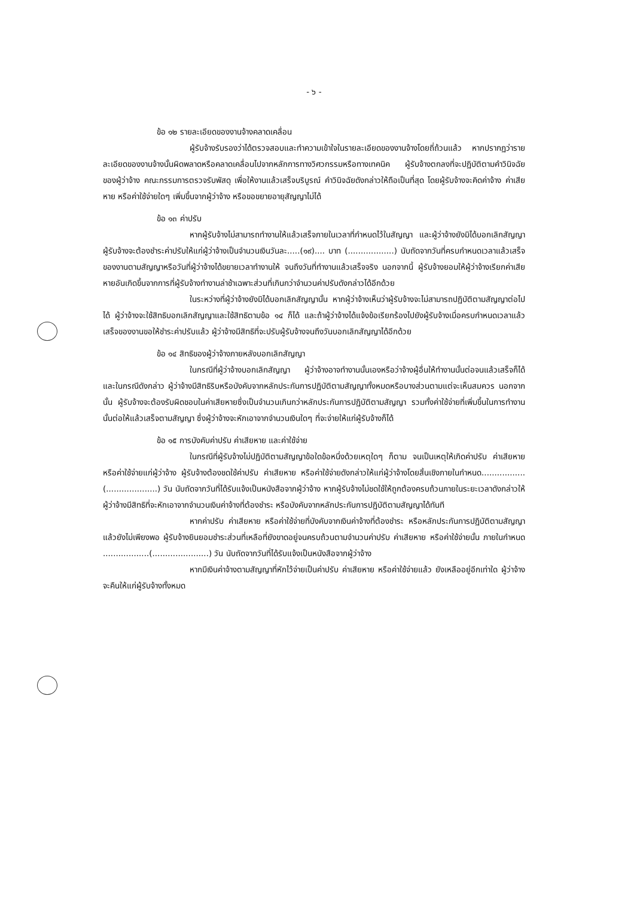- ๖ -
ข้อ ๑๒ รายละเอียดของงานจ้างคลาดเคลื่อน
ผู้รับจ้างรับรองว่าได้ตรวจสอบและทำความเข้าใจในรายละเอียดของงานจ้างโดยถี่ถ้วนแล้ว หากปรากฏว่ารายละเอียดของงานจ้างนั้นผิดพลาดหรือคลาดเคลื่อนไปจากหลักการทางวิศวกรรมหรือทางเทคนิค ผู้รับจ้างตกลงที่จะปฏิบัติตามคำวินิจฉัยของผู้ว่าจ้าง คณะกรรมการตรวจรับพัสดุ เพื่อให้งานแล้วเสร็จบริบูรณ์ คำวินิจฉัยดังกล่าวให้ถือเป็นที่สุด โดยผู้รับจ้างจะคิดค่าจ้าง ค่าเสียหาย หรือค่าใช้จ่ายใดๆ เพิ่มขึ้นจากผู้ว่าจ้าง หรือขอขยายอายุสัญญาไม่ได้
ข้อ ๑๓ ค่าปรับ
หากผู้รับจ้างไม่สามารถทำงานให้แล้วเสร็จภายในเวลาที่กำหนดไว้ในสัญญา และผู้ว่าจ้างยังมิได้บอกเลิกสัญญา ผู้รับจ้างจะต้องชำระค่าปรับให้แก่ผู้ว่าจ้างเป็นจำนวนเงินวันละ.....(๑๙).... บาท (..................) นับถัดจากวันที่ครบกำหนดเวลาแล้วเสร็จของงานตามสัญญาหรือวันที่ผู้ว่าจ้างได้ขยายเวลาทำงานให้ จนถึงวันที่ทำงานแล้วเสร็จจริง นอกจากนี้ ผู้รับจ้างยอมให้ผู้ว่าจ้างเรียกค่าเสียหายอันเกิดขึ้นจากการที่ผู้รับจ้างทำงานล่าช้าเฉพาะส่วนที่เกินกว่าจำนวนค่าปรับดังกล่าวได้อีกด้วย
ในระหว่างที่ผู้ว่าจ้างยังมิได้บอกเลิกสัญญานั้น หากผู้ว่าจ้างเห็นว่าผู้รับจ้างจะไม่สามารถปฏิบัติตามสัญญาต่อไปได้ ผู้ว่าจ้างจะใช้สิทธิบอกเลิกสัญญาและใช้สิทธิตามข้อ ๑๔ ก็ได้ และถ้าผู้ว่าจ้างได้แจ้งข้อเรียกร้องไปยังผู้รับจ้างเมื่อครบกำหนดเวลาแล้วเสร็จของงานขอให้ชำระค่าปรับแล้ว ผู้ว่าจ้างมีสิทธิที่จะปรับผู้รับจ้างจนถึงวันบอกเลิกสัญญาได้อีกด้วย
ข้อ ๑๔ สิทธิของผู้ว่าจ้างภายหลังบอกเลิกสัญญา
ในกรณีที่ผู้ว่าจ้างบอกเลิกสัญญา ผู้ว่าจ้างอาจทำงานนั้นเองหรือว่าจ้างผู้อื่นให้ทำงานนั้นต่อจนแล้วเสร็จก็ได้ และในกรณีดังกล่าว ผู้ว่าจ้างมีสิทธิริบหรือบังคับจากหลักประกันการปฏิบัติตามสัญญาทั้งหมดหรือบางส่วนตามแต่จะเห็นสมควร นอกจากนั้น ผู้รับจ้างจะต้องรับผิดชอบในค่าเสียหายซึ่งเป็นจำนวนเกินกว่าหลักประกันการปฏิบัติตามสัญญา รวมทั้งค่าใช้จ่ายที่เพิ่มขึ้นในการทำงานนั้นต่อให้แล้วเสร็จตามสัญญา ซึ่งผู้ว่าจ้างจะหักเอาจากจำนวนเงินใดๆ ที่จะจ่ายให้แก่ผู้รับจ้างก็ได้
ข้อ ๑๕ การบังคับค่าปรับ ค่าเสียหาย และค่าใช้จ่าย
ในกรณีที่ผู้รับจ้างไม่ปฏิบัติตามสัญญาข้อใดข้อหนึ่งด้วยเหตุใดๆ ก็ตาม จนเป็นเหตุให้เกิดค่าปรับ ค่าเสียหาย หรือค่าใช้จ่ายแก่ผู้ว่าจ้าง ผู้รับจ้างต้องชดใช้ค่าปรับ ค่าเสียหาย หรือค่าใช้จ่ายดังกล่าวให้แก่ผู้ว่าจ้างโดยสิ้นเชิงภายในกำหนด.................(....................) วัน นับถัดจากวันที่ได้รับแจ้งเป็นหนังสือจากผู้ว่าจ้าง หากผู้รับจ้างไม่ชดใช้ให้ถูกต้องครบถ้วนภายในระยะเวลาดังกล่าวให้ผู้ว่าจ้างมีสิทธิที่จะหักเอาจากจำนวนเงินค่าจ้างที่ต้องชำระ หรือบังคับจากหลักประกันการปฏิบัติตามสัญญาได้ทันที
หากค่าปรับ ค่าเสียหาย หรือค่าใช้จ่ายที่บังคับจากเงินค่าจ้างที่ต้องชำระ หรือหลักประกันการปฏิบัติตามสัญญาแล้วยังไม่เพียงพอ ผู้รับจ้างยินยอมชำระส่วนที่เหลือที่ยังขาดอยู่จนครบถ้วนตามจำนวนค่าปรับ ค่าเสียหาย หรือค่าใช้จ่ายนั้น ภายในกำหนด ..................(......................) วัน นับถัดจากวันที่ได้รับแจ้งเป็นหนังสือจากผู้ว่าจ้าง
หากมีเงินค่าจ้างตามสัญญาที่หักไว้จ่ายเป็นค่าปรับ ค่าเสียหาย หรือค่าใช้จ่ายแล้ว ยังเหลืออยู่อีกเท่าใด ผู้ว่าจ้างจะคืนให้แก่ผู้รับจ้างทั้งหมด